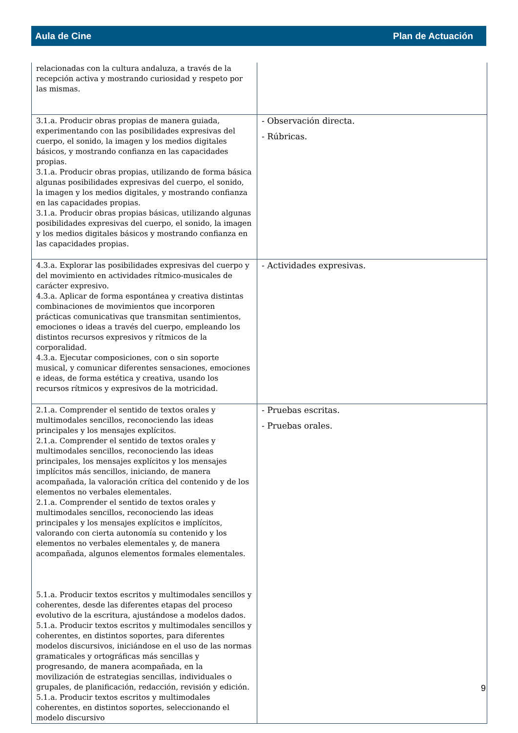Aula de Cine Plan de Actuación
| relacionadas con la cultura andaluza, a través de la recepción activa y mostrando curiosidad y respeto por las mismas. | |
| 3.1.a. Producir obras propias de manera guiada, experimentando con las posibilidades expresivas del cuerpo, el sonido, la imagen y los medios digitales básicos, y mostrando confianza en las capacidades propias. 3.1.a. Producir obras propias, utilizando de forma básica algunas posibilidades expresivas del cuerpo, el sonido, la imagen y los medios digitales, y mostrando confianza en las capacidades propias. 3.1.a. Producir obras propias básicas, utilizando algunas posibilidades expresivas del cuerpo, el sonido, la imagen y los medios digitales básicos y mostrando confianza en las capacidades propias. | - Observación directa. - Rúbricas. |
| 4.3.a. Explorar las posibilidades expresivas del cuerpo y del movimiento en actividades rítmico-musicales de carácter expresivo. 4.3.a. Aplicar de forma espontánea y creativa distintas combinaciones de movimientos que incorporen prácticas comunicativas que transmitan sentimientos, emociones o ideas a través del cuerpo, empleando los distintos recursos expresivos y rítmicos de la corporalidad. 4.3.a. Ejecutar composiciones, con o sin soporte musical, y comunicar diferentes sensaciones, emociones e ideas, de forma estética y creativa, usando los recursos rítmicos y expresivos de la motricidad. | - Actividades expresivas. |
| 2.1.a. Comprender el sentido de textos orales y multimodales sencillos, reconociendo las ideas principales y los mensajes explícitos. 2.1.a. Comprender el sentido de textos orales y multimodales sencillos, reconociendo las ideas principales, los mensajes explícitos y los mensajes implícitos más sencillos, iniciando, de manera acompañada, la valoración crítica del contenido y de los elementos no verbales elementales. 2.1.a. Comprender el sentido de textos orales y multimodales sencillos, reconociendo las ideas principales y los mensajes explícitos e implícitos, valorando con cierta autonomía su contenido y los elementos no verbales elementales y, de manera acompañada, algunos elementos formales elementales. 5.1.a. Producir textos escritos y multimodales sencillos y coherentes, desde las diferentes etapas del proceso evolutivo de la escritura, ajustándose a modelos dados. 5.1.a. Producir textos escritos y multimodales sencillos y coherentes, en distintos soportes, para diferentes modelos discursivos, iniciándose en el uso de las normas gramaticales y ortográficas más sencillas y progresando, de manera acompañada, en la movilización de estrategias sencillas, individuales o grupales, de planificación, redacción, revisión y edición. 5.1.a. Producir textos escritos y multimodales coherentes, en distintos soportes, seleccionando el modelo discursivo | - Pruebas escritas. - Pruebas orales. |
9